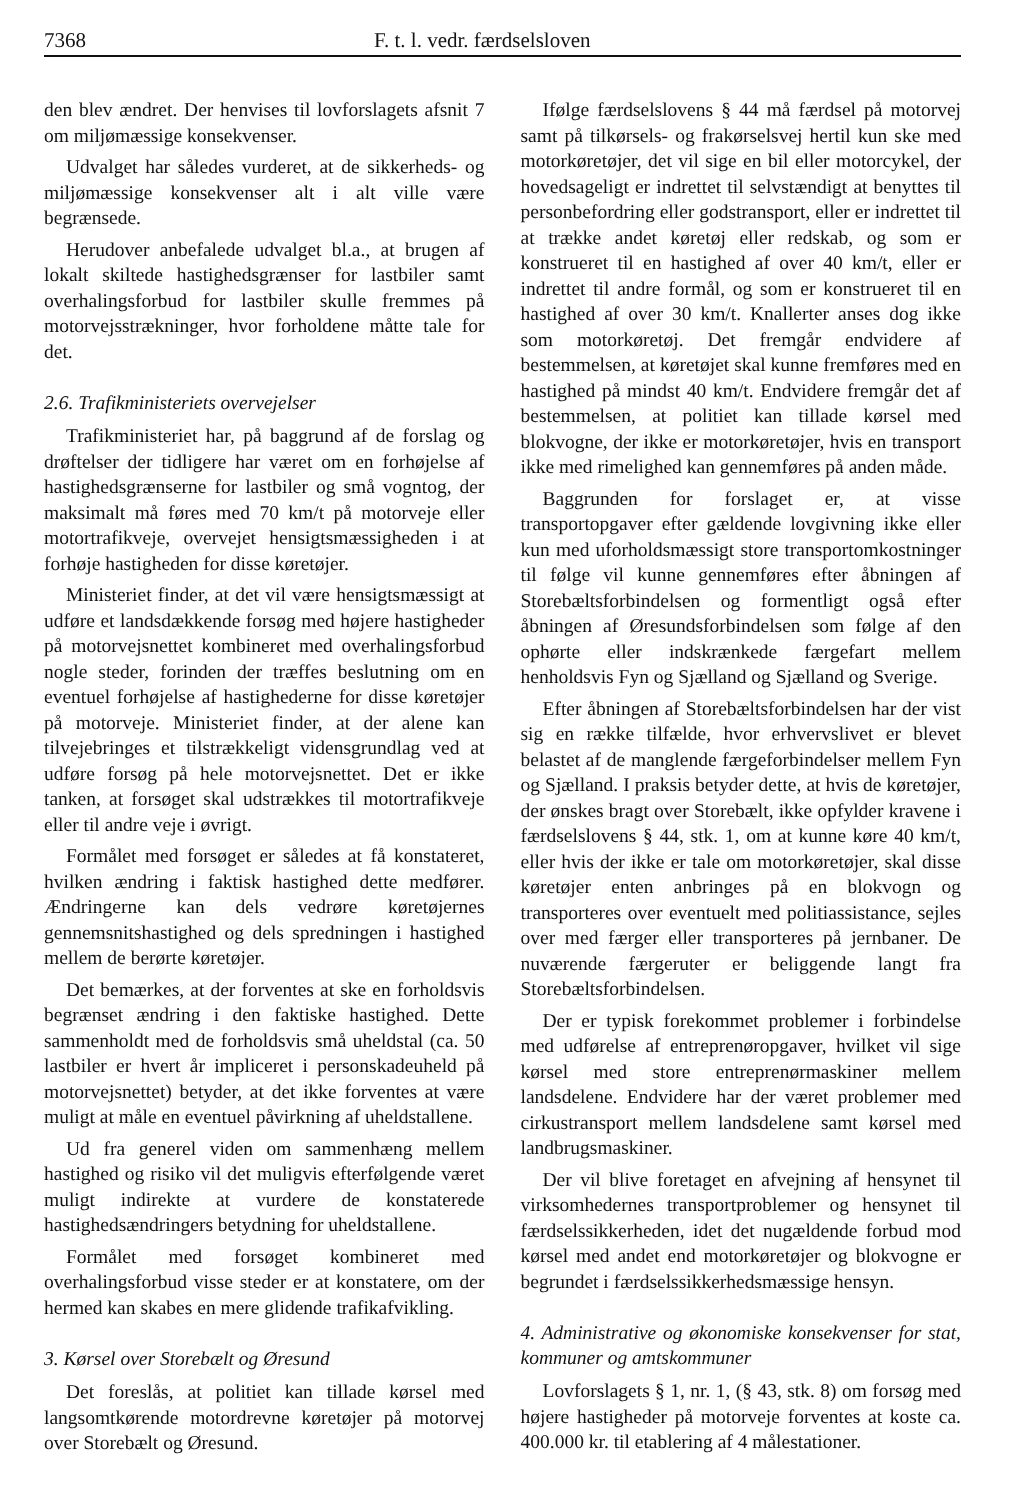7368 F. t. l. vedr. færdselsloven
den blev ændret. Der henvises til lovforslagets afsnit 7 om miljømæssige konsekvenser.
Udvalget har således vurderet, at de sikkerheds- og miljømæssige konsekvenser alt i alt ville være begrænsede.
Herudover anbefalede udvalget bl.a., at brugen af lokalt skiltede hastighedsgrænser for lastbiler samt overhalingsforbud for lastbiler skulle fremmes på motorvejsstrækninger, hvor forholdene måtte tale for det.
2.6. Trafikministeriets overvejelser
Trafikministeriet har, på baggrund af de forslag og drøftelser der tidligere har været om en forhøjelse af hastighedsgrænserne for lastbiler og små vogntog, der maksimalt må føres med 70 km/t på motorveje eller motortrafikveje, overvejet hensigtsmæssigheden i at forhøje hastigheden for disse køretøjer.
Ministeriet finder, at det vil være hensigtsmæssigt at udføre et landsdækkende forsøg med højere hastigheder på motorvejsnettet kombineret med overhalingsforbud nogle steder, forinden der træffes beslutning om en eventuel forhøjelse af hastighederne for disse køretøjer på motorveje. Ministeriet finder, at der alene kan tilvejebringes et tilstrækkeligt vidensgrundlag ved at udføre forsøg på hele motorvejsnettet. Det er ikke tanken, at forsøget skal udstrækkes til motortrafikveje eller til andre veje i øvrigt.
Formålet med forsøget er således at få konstateret, hvilken ændring i faktisk hastighed dette medfører. Ændringerne kan dels vedrøre køretøjernes gennemsnitshastighed og dels spredningen i hastighed mellem de berørte køretøjer.
Det bemærkes, at der forventes at ske en forholdsvis begrænset ændring i den faktiske hastighed. Dette sammenholdt med de forholdsvis små uheldstal (ca. 50 lastbiler er hvert år impliceret i personskadeuheld på motorvejsnettet) betyder, at det ikke forventes at være muligt at måle en eventuel påvirkning af uheldstallene.
Ud fra generel viden om sammenhæng mellem hastighed og risiko vil det muligvis efterfølgende været muligt indirekte at vurdere de konstaterede hastighedsændringers betydning for uheldstallene.
Formålet med forsøget kombineret med overhalingsforbud visse steder er at konstatere, om der hermed kan skabes en mere glidende trafikafvikling.
3. Kørsel over Storebælt og Øresund
Det foreslås, at politiet kan tillade kørsel med langsomtkørende motordrevne køretøjer på motorvej over Storebælt og Øresund.
Ifølge færdselslovens § 44 må færdsel på motorvej samt på tilkørsels- og frakørselsvej hertil kun ske med motorkøretøjer, det vil sige en bil eller motorcykel, der hovedsageligt er indrettet til selvstændigt at benyttes til personbefordring eller godstransport, eller er indrettet til at trække andet køretøj eller redskab, og som er konstrueret til en hastighed af over 40 km/t, eller er indrettet til andre formål, og som er konstrueret til en hastighed af over 30 km/t. Knallerter anses dog ikke som motorkøretøj. Det fremgår endvidere af bestemmelsen, at køretøjet skal kunne fremføres med en hastighed på mindst 40 km/t. Endvidere fremgår det af bestemmelsen, at politiet kan tillade kørsel med blokvogne, der ikke er motorkøretøjer, hvis en transport ikke med rimelighed kan gennemføres på anden måde.
Baggrunden for forslaget er, at visse transportopgaver efter gældende lovgivning ikke eller kun med uforholdsmæssigt store transportomkostninger til følge vil kunne gennemføres efter åbningen af Storebæltsforbindelsen og formentligt også efter åbningen af Øresundsforbindelsen som følge af den ophørte eller indskrænkede færgefart mellem henholdsvis Fyn og Sjælland og Sjælland og Sverige.
Efter åbningen af Storebæltsforbindelsen har der vist sig en række tilfælde, hvor erhvervslivet er blevet belastet af de manglende færgeforbindelser mellem Fyn og Sjælland. I praksis betyder dette, at hvis de køretøjer, der ønskes bragt over Storebælt, ikke opfylder kravene i færdselslovens § 44, stk. 1, om at kunne køre 40 km/t, eller hvis der ikke er tale om motorkøretøjer, skal disse køretøjer enten anbringes på en blokvogn og transporteres over eventuelt med politiassistance, sejles over med færger eller transporteres på jernbaner. De nuværende færgeruter er beliggende langt fra Storebæltsforbindelsen.
Der er typisk forekommet problemer i forbindelse med udførelse af entreprenøropgaver, hvilket vil sige kørsel med store entreprenørmaskiner mellem landsdelene. Endvidere har der været problemer med cirkustransport mellem landsdelene samt kørsel med landbrugsmaskiner.
Der vil blive foretaget en afvejning af hensynet til virksomhedernes transportproblemer og hensynet til færdselssikkerheden, idet det nugældende forbud mod kørsel med andet end motorkøretøjer og blokvogne er begrundet i færdselssikkerhedsmæssige hensyn.
4. Administrative og økonomiske konsekvenser for stat, kommuner og amtskommuner
Lovforslagets § 1, nr. 1, (§ 43, stk. 8) om forsøg med højere hastigheder på motorveje forventes at koste ca. 400.000 kr. til etablering af 4 målestationer.